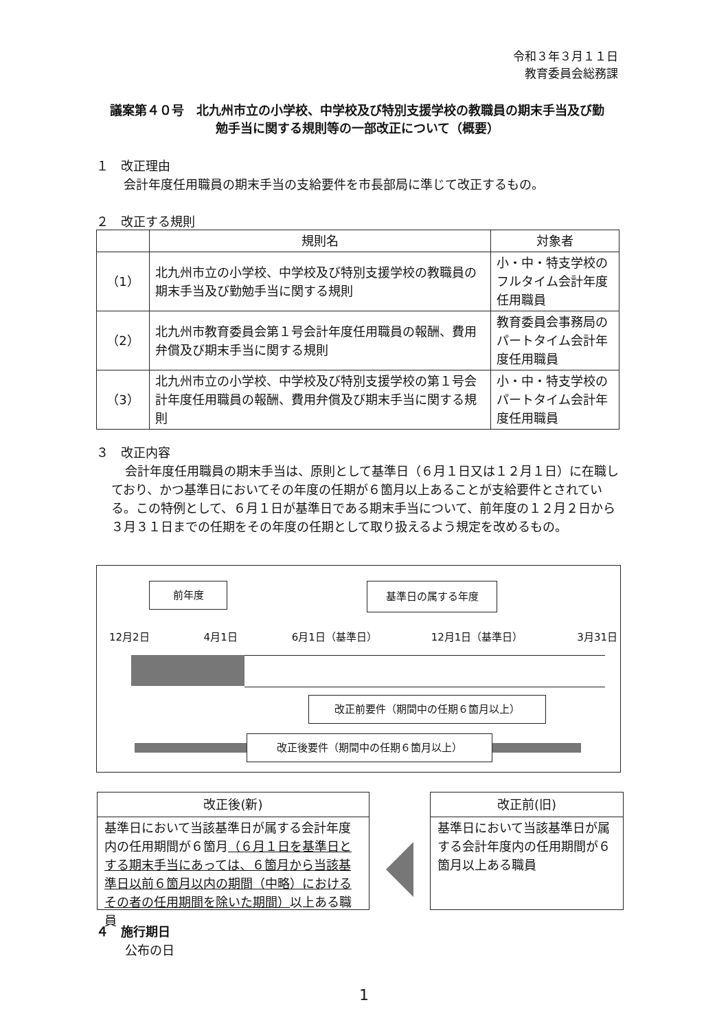令和３年３月１１日
教育委員会総務課
議案第４０号　北九州市立の小学校、中学校及び特別支援学校の教職員の期末手当及び勤勉手当に関する規則等の一部改正について（概要）
１　改正理由
会計年度任用職員の期末手当の支給要件を市長部局に準じて改正するもの。
２　改正する規則
| | 規則名 | 対象者 |
| --- | --- | --- |
| （1） | 北九州市立の小学校、中学校及び特別支援学校の教職員の期末手当及び勤勉手当に関する規則 | 小・中・特支学校のフルタイム会計年度任用職員 |
| （2） | 北九州市教育委員会第１号会計年度任用職員の報酬、費用弁償及び期末手当に関する規則 | 教育委員会事務局のパートタイム会計年度任用職員 |
| （3） | 北九州市立の小学校、中学校及び特別支援学校の第１号会計年度任用職員の報酬、費用弁償及び期末手当に関する規則 | 小・中・特支学校のパートタイム会計年度任用職員 |
３　改正内容
会計年度任用職員の期末手当は、原則として基準日（６月１日又は１２月１日）に在職しており、かつ基準日においてその年度の任期が６箇月以上あることが支給要件とされている。この特例として、６月１日が基準日である期末手当について、前年度の１２月２日から３月３１日までの任期をその年度の任期として取り扱えるよう規定を改めるもの。
前年度 基準日の属する年度
12月2日 4月1日 6月1日（基準日） 12月1日（基準日） 3月31日
改正前要件（期間中の任期６箇月以上）
改正後要件（期間中の任期６箇月以上）
改正後(新)
基準日において当該基準日が属する会計年度内の任用期間が６箇月（６月１日を基準日とする期末手当にあっては、６箇月から当該基準日以前６箇月以内の期間（中略）におけるその者の任用期間を除いた期間）以上ある職員
改正前(旧)
基準日において当該基準日が属する会計年度内の任用期間が６箇月以上ある職員
４　施行期日
公布の日
1